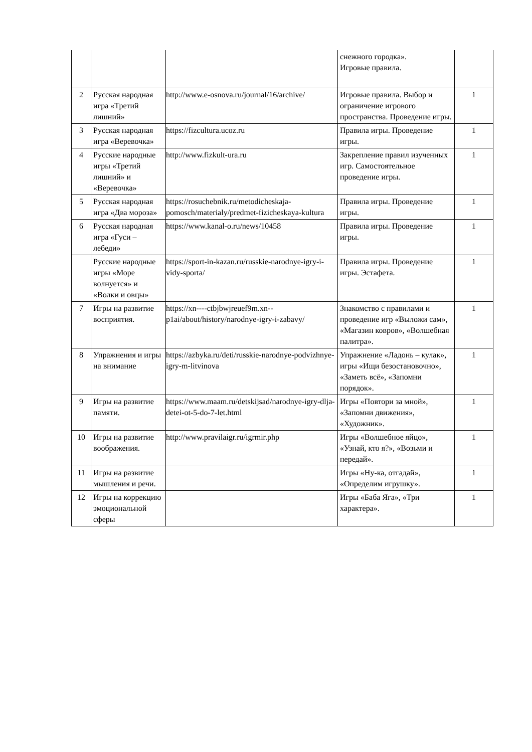| | | | снежного городка». Игровые правила. | |
| 2 | Русская народная игра «Третий лишний» | http://www.e-osnova.ru/journal/16/archive/ | Игровые правила. Выбор и ограничение игрового пространства. Проведение игры. | 1 |
| 3 | Русская народная игра «Веревочка» | https://fizcultura.ucoz.ru | Правила игры. Проведение игры. | 1 |
| 4 | Русские народные игры «Третий лишний» и «Веревочка» | http://www.fizkult-ura.ru | Закрепление правил изученных игр. Самостоятельное проведение игры. | 1 |
| 5 | Русская народная игра «Два мороза» | https://rosuchebnik.ru/metodicheskaja-pomosch/materialy/predmet-fizicheskaya-kultura | Правила игры. Проведение игры. | 1 |
| 6 | Русская народная игра «Гуси – лебеди» | https://www.kanal-o.ru/news/10458 | Правила игры. Проведение игры. | 1 |
| | Русские народные игры «Море волнуется» и «Волки и овцы» | https://sport-in-kazan.ru/russkie-narodnye-igry-i-vidy-sporta/ | Правила игры. Проведение игры. Эстафета. | 1 |
| 7 | Игры на развитие восприятия. | https://xn----ctbjbwjreuef9m.xn--p1ai/about/history/narodnye-igry-i-zabavy/ | Знакомство с правилами и проведение игр «Выложи сам», «Магазин ковров», «Волшебная палитра». | 1 |
| 8 | Упражнения и игры на внимание | https://azbyka.ru/deti/russkie-narodnye-podvizhnye-igry-m-litvinova | Упражнение «Ладонь – кулак», игры «Ищи безостановочно», «Заметь всё», «Запомни порядок». | 1 |
| 9 | Игры на развитие памяти. | https://www.maam.ru/detskijsad/narodnye-igry-dlja-detei-ot-5-do-7-let.html | Игры «Повтори за мной», «Запомни движения», «Художник». | 1 |
| 10 | Игры на развитие воображения. | http://www.pravilaigr.ru/igrmir.php | Игры «Волшебное яйцо», «Узнай, кто я?», «Возьми и передай». | 1 |
| 11 | Игры на развитие мышления и речи. | | Игры «Ну-ка, отгадай», «Определим игрушку». | 1 |
| 12 | Игры на коррекцию эмоциональной сферы | | Игры «Баба Яга», «Три характера». | 1 |